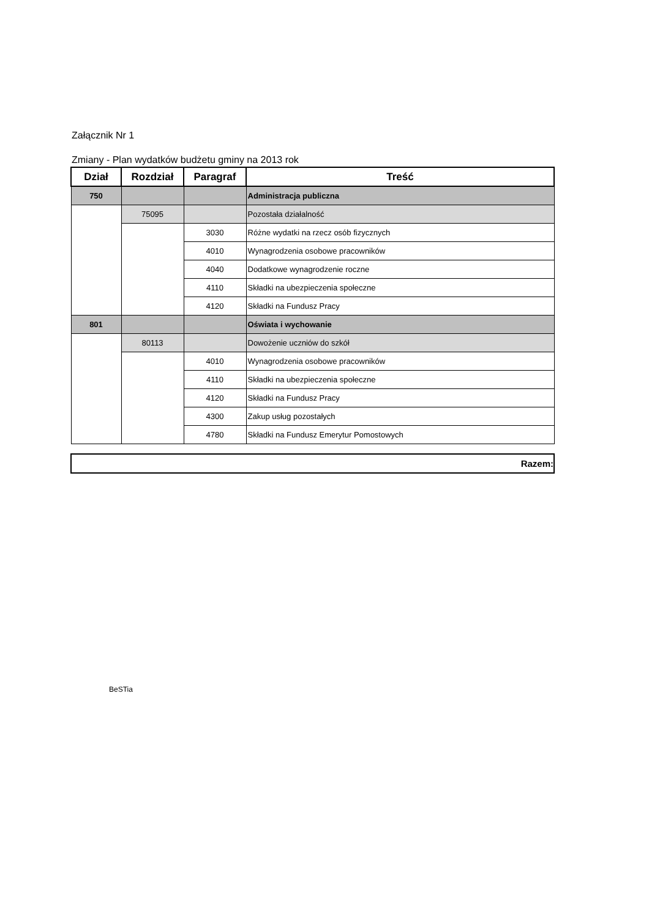Załącznik Nr 1
Zmiany - Plan wydatków budżetu gminy na 2013 rok
| Dział | Rozdział | Paragraf | Treść |
| --- | --- | --- | --- |
| 750 | | | Administracja publiczna |
| | 75095 | | Pozostała działalność |
| | | 3030 | Różne wydatki na rzecz osób fizycznych |
| | | 4010 | Wynagrodzenia osobowe pracowników |
| | | 4040 | Dodatkowe wynagrodzenie roczne |
| | | 4110 | Składki na ubezpieczenia społeczne |
| | | 4120 | Składki na Fundusz Pracy |
| 801 | | | Oświata i wychowanie |
| | 80113 | | Dowożenie uczniów do szkół |
| | | 4010 | Wynagrodzenia osobowe pracowników |
| | | 4110 | Składki na ubezpieczenia społeczne |
| | | 4120 | Składki na Fundusz Pracy |
| | | 4300 | Zakup usług pozostałych |
| | | 4780 | Składki na Fundusz Emerytur Pomostowych |
Razem:
BeSTia